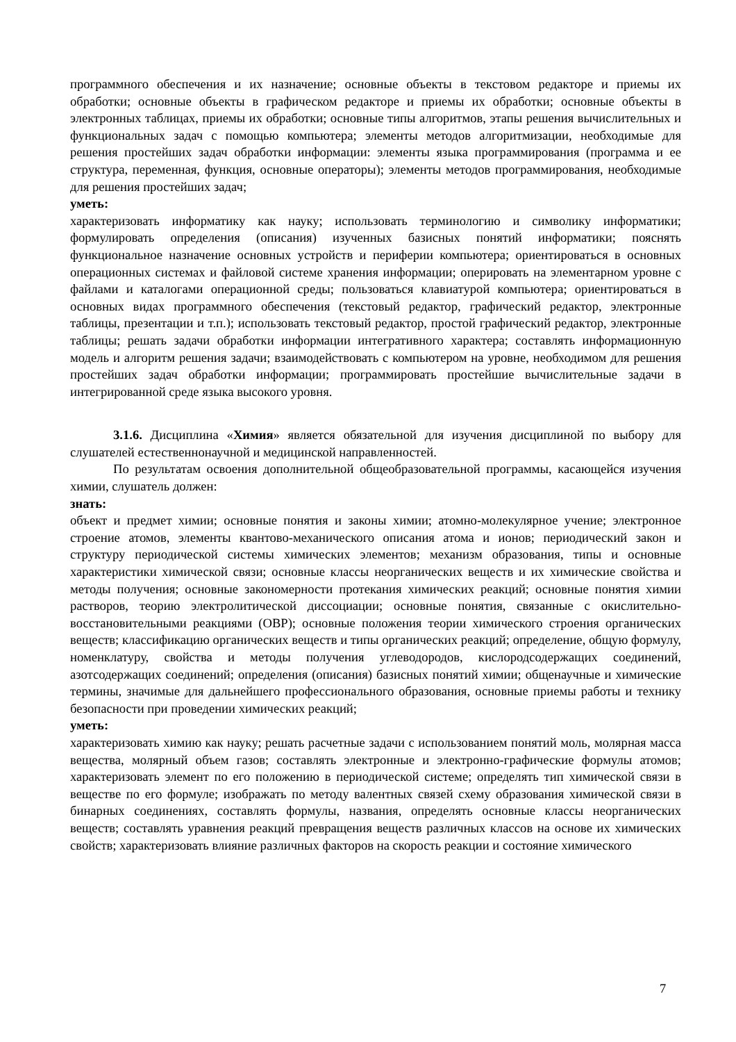программного обеспечения и их назначение; основные объекты в текстовом редакторе и приемы их обработки; основные объекты в графическом редакторе и приемы их обработки; основные объекты в электронных таблицах, приемы их обработки; основные типы алгоритмов, этапы решения вычислительных и функциональных задач с помощью компьютера; элементы методов алгоритмизации, необходимые для решения простейших задач обработки информации: элементы языка программирования (программа и ее структура, переменная, функция, основные операторы); элементы методов программирования, необходимые для решения простейших задач;
уметь:
характеризовать информатику как науку; использовать терминологию и символику информатики; формулировать определения (описания) изученных базисных понятий информатики; пояснять функциональное назначение основных устройств и периферии компьютера; ориентироваться в основных операционных системах и файловой системе хранения информации; оперировать на элементарном уровне с файлами и каталогами операционной среды; пользоваться клавиатурой компьютера; ориентироваться в основных видах программного обеспечения (текстовый редактор, графический редактор, электронные таблицы, презентации и т.п.); использовать текстовый редактор, простой графический редактор, электронные таблицы; решать задачи обработки информации интегративного характера; составлять информационную модель и алгоритм решения задачи; взаимодействовать с компьютером на уровне, необходимом для решения простейших задач обработки информации; программировать простейшие вычислительные задачи в интегрированной среде языка высокого уровня.
3.1.6. Дисциплина «Химия» является обязательной для изучения дисциплиной по выбору для слушателей естественнонаучной и медицинской направленностей.
По результатам освоения дополнительной общеобразовательной программы, касающейся изучения химии, слушатель должен:
знать:
объект и предмет химии; основные понятия и законы химии; атомно-молекулярное учение; электронное строение атомов, элементы квантово-механического описания атома и ионов; периодический закон и структуру периодической системы химических элементов; механизм образования, типы и основные характеристики химической связи; основные классы неорганических веществ и их химические свойства и методы получения; основные закономерности протекания химических реакций; основные понятия химии растворов, теорию электролитической диссоциации; основные понятия, связанные с окислительно-восстановительными реакциями (ОВР); основные положения теории химического строения органических веществ; классификацию органических веществ и типы органических реакций; определение, общую формулу, номенклатуру, свойства и методы получения углеводородов, кислородсодержащих соединений, азотсодержащих соединений; определения (описания) базисных понятий химии; общенаучные и химические термины, значимые для дальнейшего профессионального образования, основные приемы работы и технику безопасности при проведении химических реакций;
уметь:
характеризовать химию как науку; решать расчетные задачи с использованием понятий моль, молярная масса вещества, молярный объем газов; составлять электронные и электронно-графические формулы атомов; характеризовать элемент по его положению в периодической системе; определять тип химической связи в веществе по его формуле; изображать по методу валентных связей схему образования химической связи в бинарных соединениях, составлять формулы, названия, определять основные классы неорганических веществ; составлять уравнения реакций превращения веществ различных классов на основе их химических свойств; характеризовать влияние различных факторов на скорость реакции и состояние химического
7